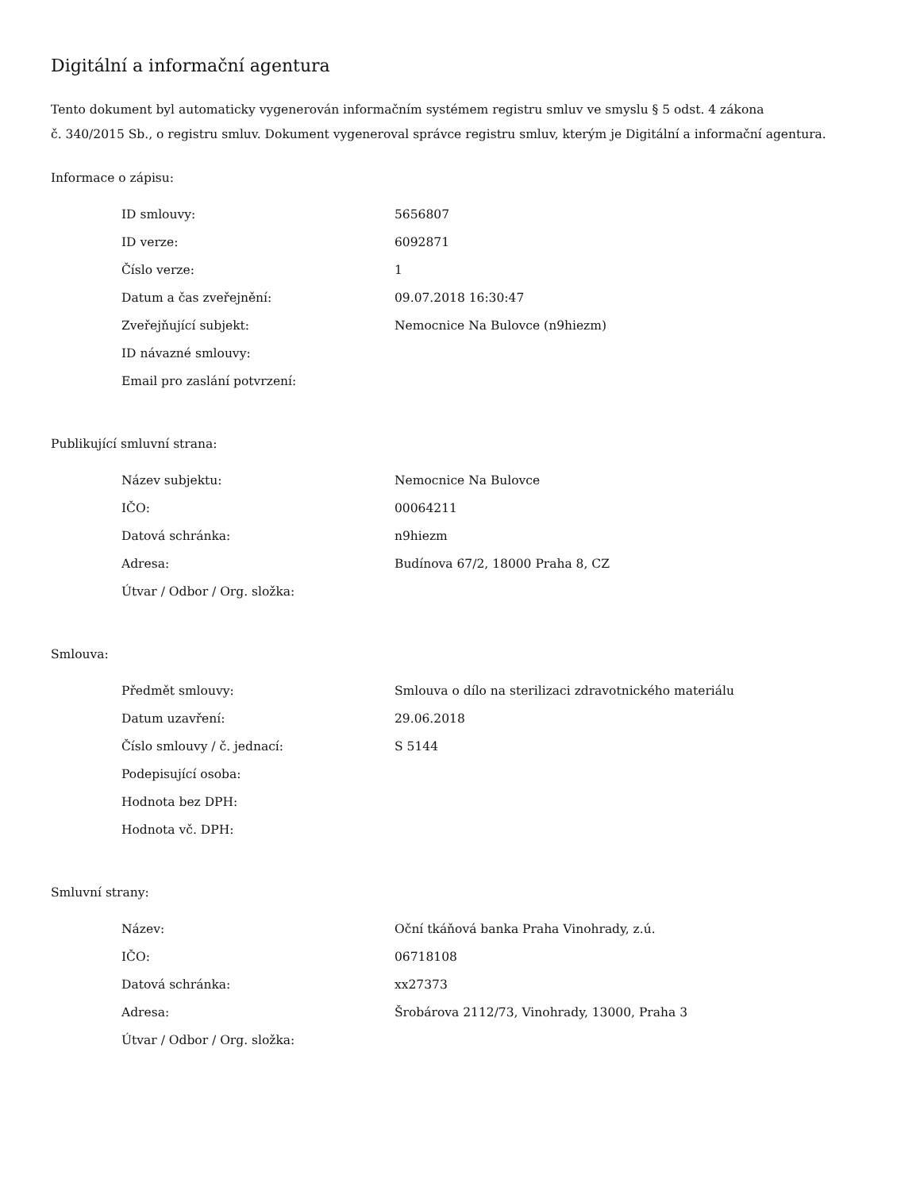Digitální a informační agentura
Tento dokument byl automaticky vygenerován informačním systémem registru smluv ve smyslu § 5 odst. 4 zákona
č. 340/2015 Sb., o registru smluv. Dokument vygeneroval správce registru smluv, kterým je Digitální a informační agentura.
Informace o zápisu:
| ID smlouvy: | 5656807 |
| ID verze: | 6092871 |
| Číslo verze: | 1 |
| Datum a čas zveřejnění: | 09.07.2018 16:30:47 |
| Zveřejňující subjekt: | Nemocnice Na Bulovce (n9hiezm) |
| ID návazné smlouvy: | |
| Email pro zaslání potvrzení: | |
Publikující smluvní strana:
| Název subjektu: | Nemocnice Na Bulovce |
| IČO: | 00064211 |
| Datová schránka: | n9hiezm |
| Adresa: | Budínova 67/2, 18000 Praha 8, CZ |
| Útvar / Odbor / Org. složka: | |
Smlouva:
| Předmět smlouvy: | Smlouva o dílo na sterilizaci zdravotnického materiálu |
| Datum uzavření: | 29.06.2018 |
| Číslo smlouvy / č. jednací: | S 5144 |
| Podepisující osoba: | |
| Hodnota bez DPH: | |
| Hodnota vč. DPH: | |
Smluvní strany:
| Název: | Oční tkáňová banka Praha Vinohrady, z.ú. |
| IČO: | 06718108 |
| Datová schránka: | xx27373 |
| Adresa: | Šrobárova 2112/73, Vinohrady, 13000, Praha 3 |
| Útvar / Odbor / Org. složka: | |